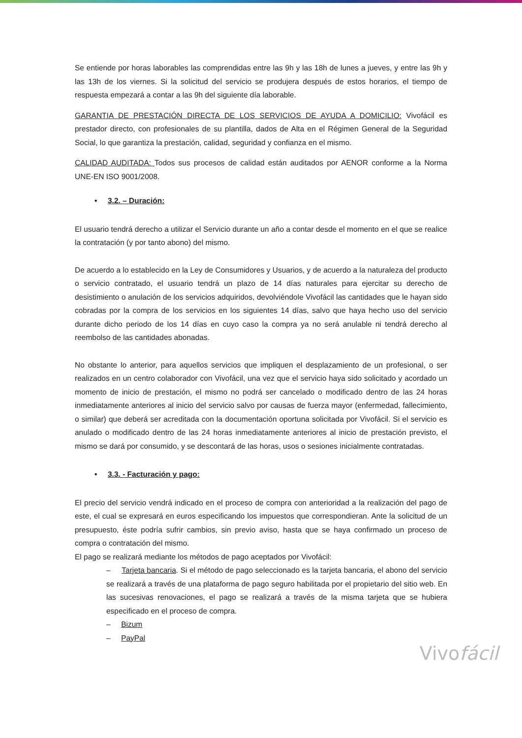Se entiende por horas laborables las comprendidas entre las 9h y las 18h de lunes a jueves, y entre las 9h y las 13h de los viernes. Si la solicitud del servicio se produjera después de estos horarios, el tiempo de respuesta empezará a contar a las 9h del siguiente día laborable.
GARANTIA DE PRESTACIÓN DIRECTA DE LOS SERVICIOS DE AYUDA A DOMICILIO: Vivofácil es prestador directo, con profesionales de su plantilla, dados de Alta en el Régimen General de la Seguridad Social, lo que garantiza la prestación, calidad, seguridad y confianza en el mismo.
CALIDAD AUDITADA: Todos sus procesos de calidad están auditados por AENOR conforme a la Norma UNE-EN ISO 9001/2008.
• 3.2. – Duración:
El usuario tendrá derecho a utilizar el Servicio durante un año a contar desde el momento en el que se realice la contratación (y por tanto abono) del mismo.
De acuerdo a lo establecido en la Ley de Consumidores y Usuarios, y de acuerdo a la naturaleza del producto o servicio contratado, el usuario tendrá un plazo de 14 días naturales para ejercitar su derecho de desistimiento o anulación de los servicios adquiridos, devolviéndole Vivofácil las cantidades que le hayan sido cobradas por la compra de los servicios en los siguientes 14 días, salvo que haya hecho uso del servicio durante dicho periodo de los 14 días en cuyo caso la compra ya no será anulable ni tendrá derecho al reembolso de las cantidades abonadas.
No obstante lo anterior, para aquellos servicios que impliquen el desplazamiento de un profesional, o ser realizados en un centro colaborador con Vivofácil, una vez que el servicio haya sido solicitado y acordado un momento de inicio de prestación, el mismo no podrá ser cancelado o modificado dentro de las 24 horas inmediatamente anteriores al inicio del servicio salvo por causas de fuerza mayor (enfermedad, fallecimiento, o similar) que deberá ser acreditada con la documentación oportuna solicitada por Vivofácil. Si el servicio es anulado o modificado dentro de las 24 horas inmediatamente anteriores al inicio de prestación previsto, el mismo se dará por consumido, y se descontará de las horas, usos o sesiones inicialmente contratadas.
• 3.3. - Facturación y pago:
El precio del servicio vendrá indicado en el proceso de compra con anterioridad a la realización del pago de este, el cual se expresará en euros especificando los impuestos que correspondieran. Ante la solicitud de un presupuesto, éste podría sufrir cambios, sin previo aviso, hasta que se haya confirmado un proceso de compra o contratación del mismo.
El pago se realizará mediante los métodos de pago aceptados por Vivofácil:
– Tarjeta bancaria. Si el método de pago seleccionado es la tarjeta bancaria, el abono del servicio se realizará a través de una plataforma de pago seguro habilitada por el propietario del sitio web. En las sucesivas renovaciones, el pago se realizará a través de la misma tarjeta que se hubiera especificado en el proceso de compra.
– Bizum
– PayPal
Vivofácil